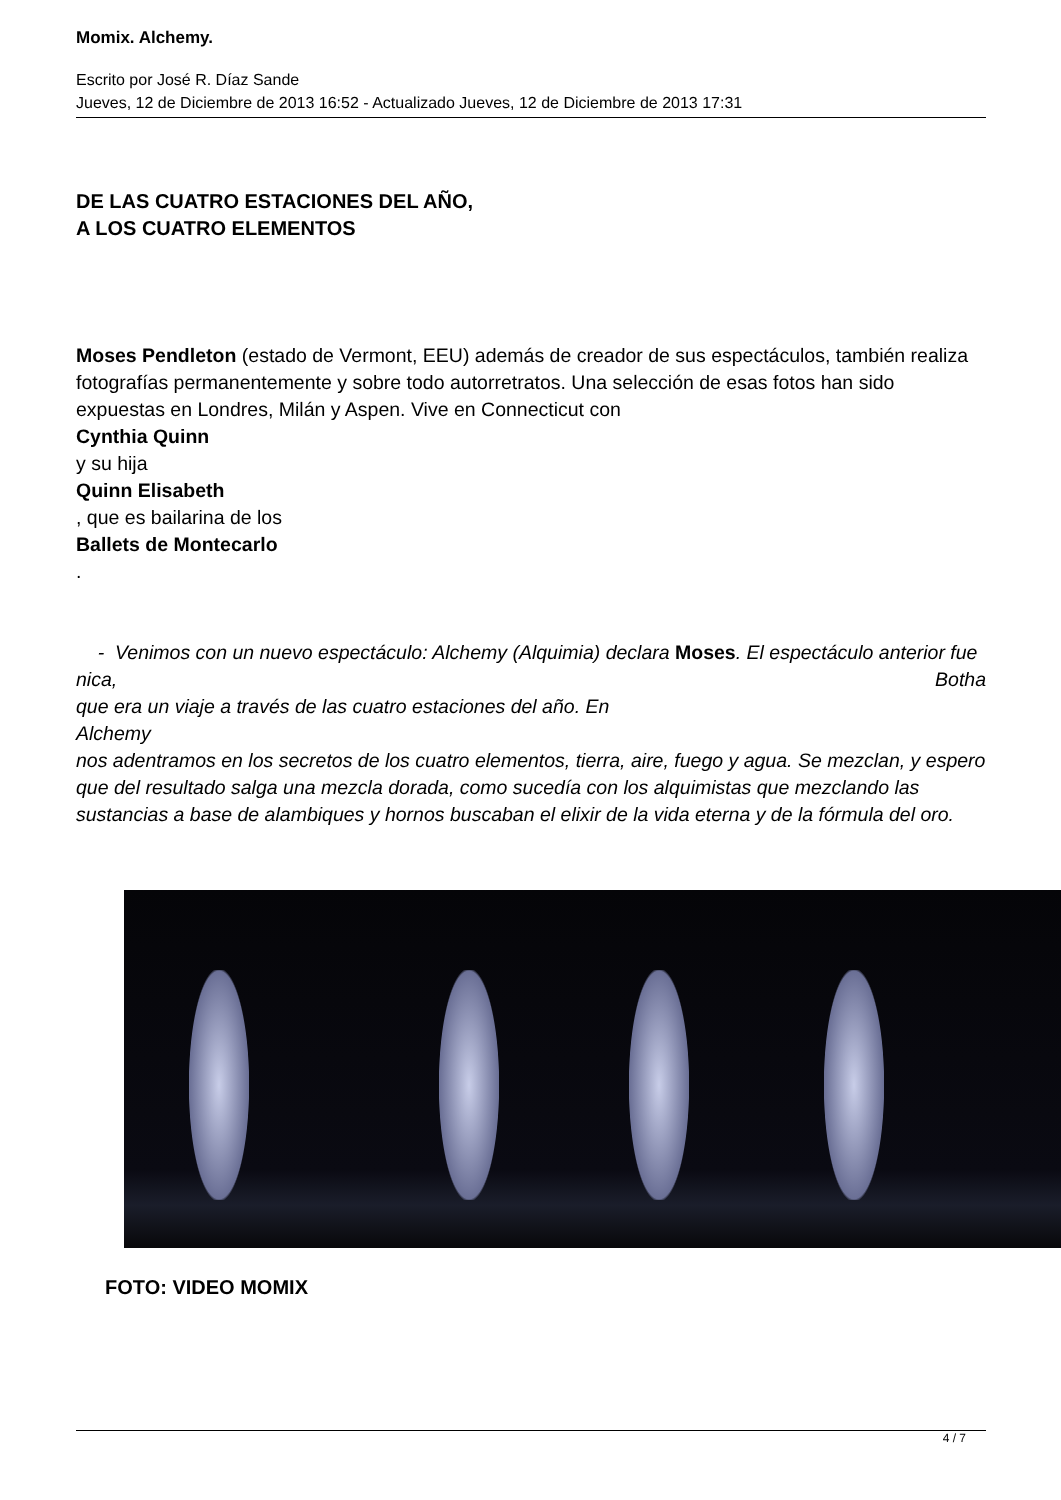Momix. Alchemy.
Escrito por José R. Díaz Sande
Jueves, 12 de Diciembre de 2013 16:52 - Actualizado Jueves, 12 de Diciembre de 2013 17:31
DE LAS CUATRO ESTACIONES DEL AÑO,
A LOS CUATRO ELEMENTOS
Moses Pendleton (estado de Vermont, EEU) además de creador de sus espectáculos, también realiza fotografías permanentemente y sobre todo autorretratos. Una selección de esas fotos han sido expuestas en Londres, Milán y Aspen. Vive en Connecticut con
Cynthia Quinn
y su hija
Quinn Elisabeth
, que es bailarina de los
Ballets de Montecarlo
.
- Venimos con un nuevo espectáculo: Alchemy (Alquimia) declara Moses. El espectáculo anterior fue Botha
nica,
que era un viaje a través de las cuatro estaciones del año. En
Alchemy
nos adentramos en los secretos de los cuatro elementos, tierra, aire, fuego y agua. Se mezclan, y espero que del resultado salga una mezcla dorada, como sucedía con los alquimistas que mezclando las sustancias a base de alambiques y hornos buscaban el elixir de la vida eterna y de la fórmula del oro.
FOTO: VIDEO MOMIX
4 / 7